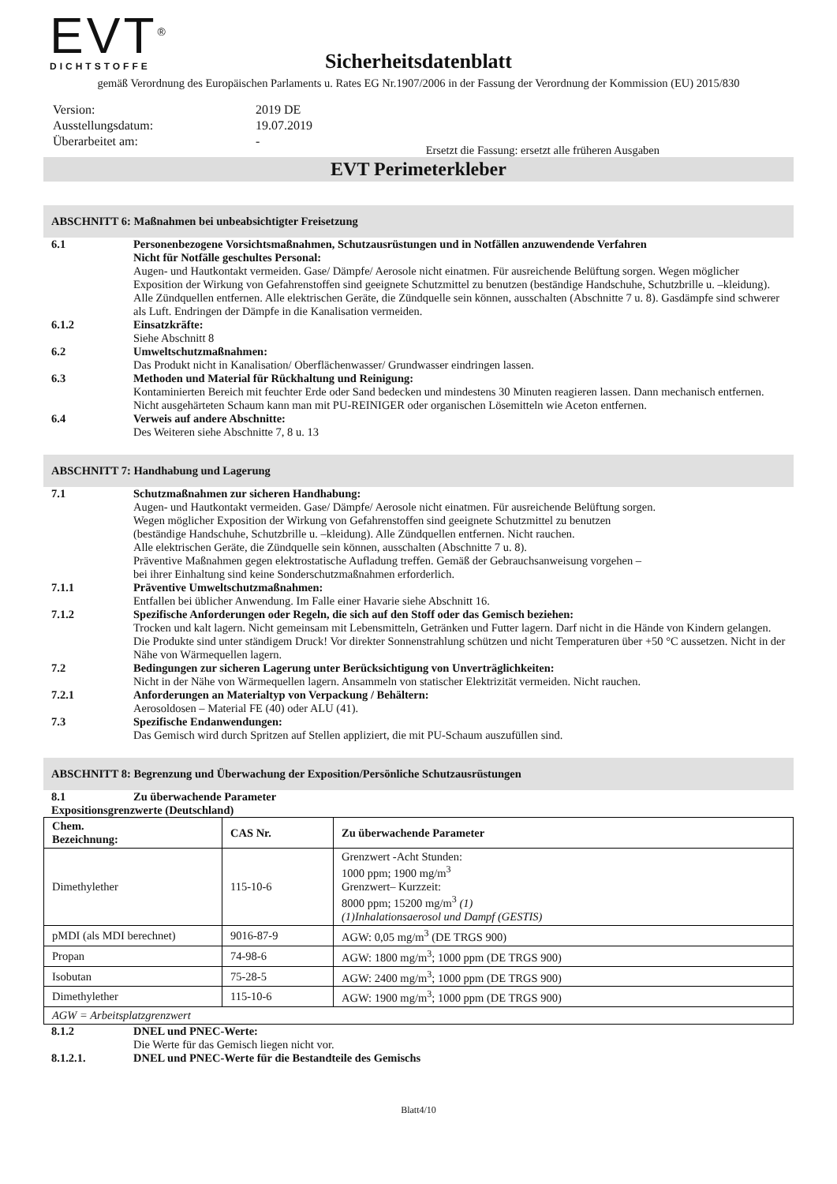EVT<sup>®</sup>
DICHTSTOFFE
Sicherheitsdatenblatt
gemäß Verordnung des Europäischen Parlaments u. Rates EG Nr.1907/2006 in der Fassung der Verordnung der Kommission (EU) 2015/830
| Version: | 2019 DE |
| Ausstellungsdatum: | 19.07.2019 |
| Überarbeitet am: | - |
Ersetzt die Fassung: ersetzt alle früheren Ausgaben
EVT Perimeterkleber
ABSCHNITT 6: Maßnahmen bei unbeabsichtigter Freisetzung
6.1 Personenbezogene Vorsichtsmaßnahmen, Schutzausrüstungen und in Notfällen anzuwendende Verfahren
Nicht für Notfälle geschultes Personal:
Augen- und Hautkontakt vermeiden. Gase/ Dämpfe/ Aerosole nicht einatmen. Für ausreichende Belüftung sorgen. Wegen möglicher Exposition der Wirkung von Gefahrenstoffen sind geeignete Schutzmittel zu benutzen (beständige Handschuhe, Schutzbrille u. –kleidung). Alle Zündquellen entfernen. Alle elektrischen Geräte, die Zündquelle sein können, ausschalten (Abschnitte 7 u. 8). Gasdämpfe sind schwerer als Luft. Endringen der Dämpfe in die Kanalisation vermeiden.
6.1.2 Einsatzkräfte:
Siehe Abschnitt 8
6.2 Umweltschutzmaßnahmen:
Das Produkt nicht in Kanalisation/ Oberflächenwasser/ Grundwasser eindringen lassen.
6.3 Methoden und Material für Rückhaltung und Reinigung:
Kontaminierten Bereich mit feuchter Erde oder Sand bedecken und mindestens 30 Minuten reagieren lassen. Dann mechanisch entfernen.
Nicht ausgehärteten Schaum kann man mit PU-REINIGER oder organischen Lösemitteln wie Aceton entfernen.
6.4 Verweis auf andere Abschnitte:
Des Weiteren siehe Abschnitte 7, 8 u. 13
ABSCHNITT 7: Handhabung und Lagerung
7.1 Schutzmaßnahmen zur sicheren Handhabung:
Augen- und Hautkontakt vermeiden. Gase/ Dämpfe/ Aerosole nicht einatmen. Für ausreichende Belüftung sorgen.
Wegen möglicher Exposition der Wirkung von Gefahrenstoffen sind geeignete Schutzmittel zu benutzen
(beständige Handschuhe, Schutzbrille u. –kleidung). Alle Zündquellen entfernen. Nicht rauchen.
Alle elektrischen Geräte, die Zündquelle sein können, ausschalten (Abschnitte 7 u. 8).
Präventive Maßnahmen gegen elektrostatische Aufladung treffen. Gemäß der Gebrauchsanweisung vorgehen –
bei ihrer Einhaltung sind keine Sonderschutzmaßnahmen erforderlich.
7.1.1 Präventive Umweltschutzmaßnahmen:
Entfallen bei üblicher Anwendung. Im Falle einer Havarie siehe Abschnitt 16.
7.1.2 Spezifische Anforderungen oder Regeln, die sich auf den Stoff oder das Gemisch beziehen:
Trocken und kalt lagern. Nicht gemeinsam mit Lebensmitteln, Getränken und Futter lagern. Darf nicht in die Hände von Kindern gelangen. Die Produkte sind unter ständigem Druck! Vor direkter Sonnenstrahlung schützen und nicht Temperaturen über +50 °C aussetzen. Nicht in der Nähe von Wärmequellen lagern.
7.2 Bedingungen zur sicheren Lagerung unter Berücksichtigung von Unverträglichkeiten:
Nicht in der Nähe von Wärmequellen lagern. Ansammeln von statischer Elektrizität vermeiden. Nicht rauchen.
7.2.1 Anforderungen an Materialtyp von Verpackung / Behältern:
Aerosoldosen – Material FE (40) oder ALU (41).
7.3 Spezifische Endanwendungen:
Das Gemisch wird durch Spritzen auf Stellen appliziert, die mit PU-Schaum auszufüllen sind.
ABSCHNITT 8: Begrenzung und Überwachung der Exposition/Persönliche Schutzausrüstungen
8.1 Zu überwachende Parameter
Expositionsgrenzwerte (Deutschland)
| Chem. Bezeichnung: | CAS Nr. | Zu überwachende Parameter |
| --- | --- | --- |
| Dimethylether | 115-10-6 | Grenzwert -Acht Stunden: 1000 ppm; 1900 mg/m<sup>3</sup> Grenzwert– Kurzzeit: 8000 ppm; 15200 mg/m<sup>3</sup> (1) (1)Inhalationsaerosol und Dampf (GESTIS) |
| pMDI (als MDI berechnet) | 9016-87-9 | AGW: 0,05 mg/m<sup>3</sup> (DE TRGS 900) |
| Propan | 74-98-6 | AGW: 1800 mg/m<sup>3</sup>; 1000 ppm (DE TRGS 900) |
| Isobutan | 75-28-5 | AGW: 2400 mg/m<sup>3</sup>; 1000 ppm (DE TRGS 900) |
| Dimethylether | 115-10-6 | AGW: 1900 mg/m<sup>3</sup>; 1000 ppm (DE TRGS 900) |
| AGW = Arbeitsplatzgrenzwert | | |
8.1.2 DNEL und PNEC-Werte:
Die Werte für das Gemisch liegen nicht vor.
8.1.2.1. DNEL und PNEC-Werte für die Bestandteile des Gemischs
Blatt4/10